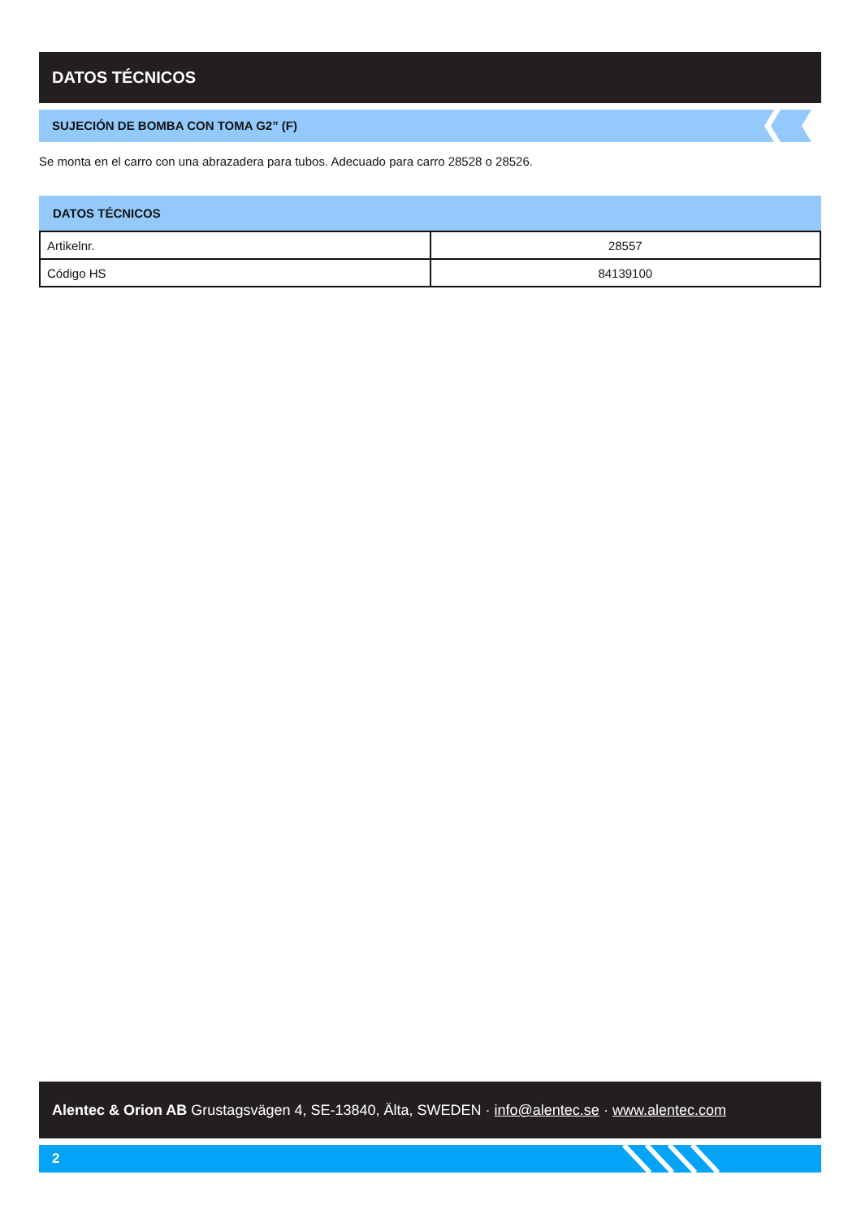DATOS TÉCNICOS
SUJECIÓN DE BOMBA CON TOMA G2” (F)
Se monta en el carro con una abrazadera para tubos. Adecuado para carro 28528 o 28526.
DATOS TÉCNICOS
| Artikelnr. | 28557 |
| Código HS | 84139100 |
Alentec & Orion AB Grustagsvägen 4, SE-13840, Älta, SWEDEN · info@alentec.se · www.alentec.com
2